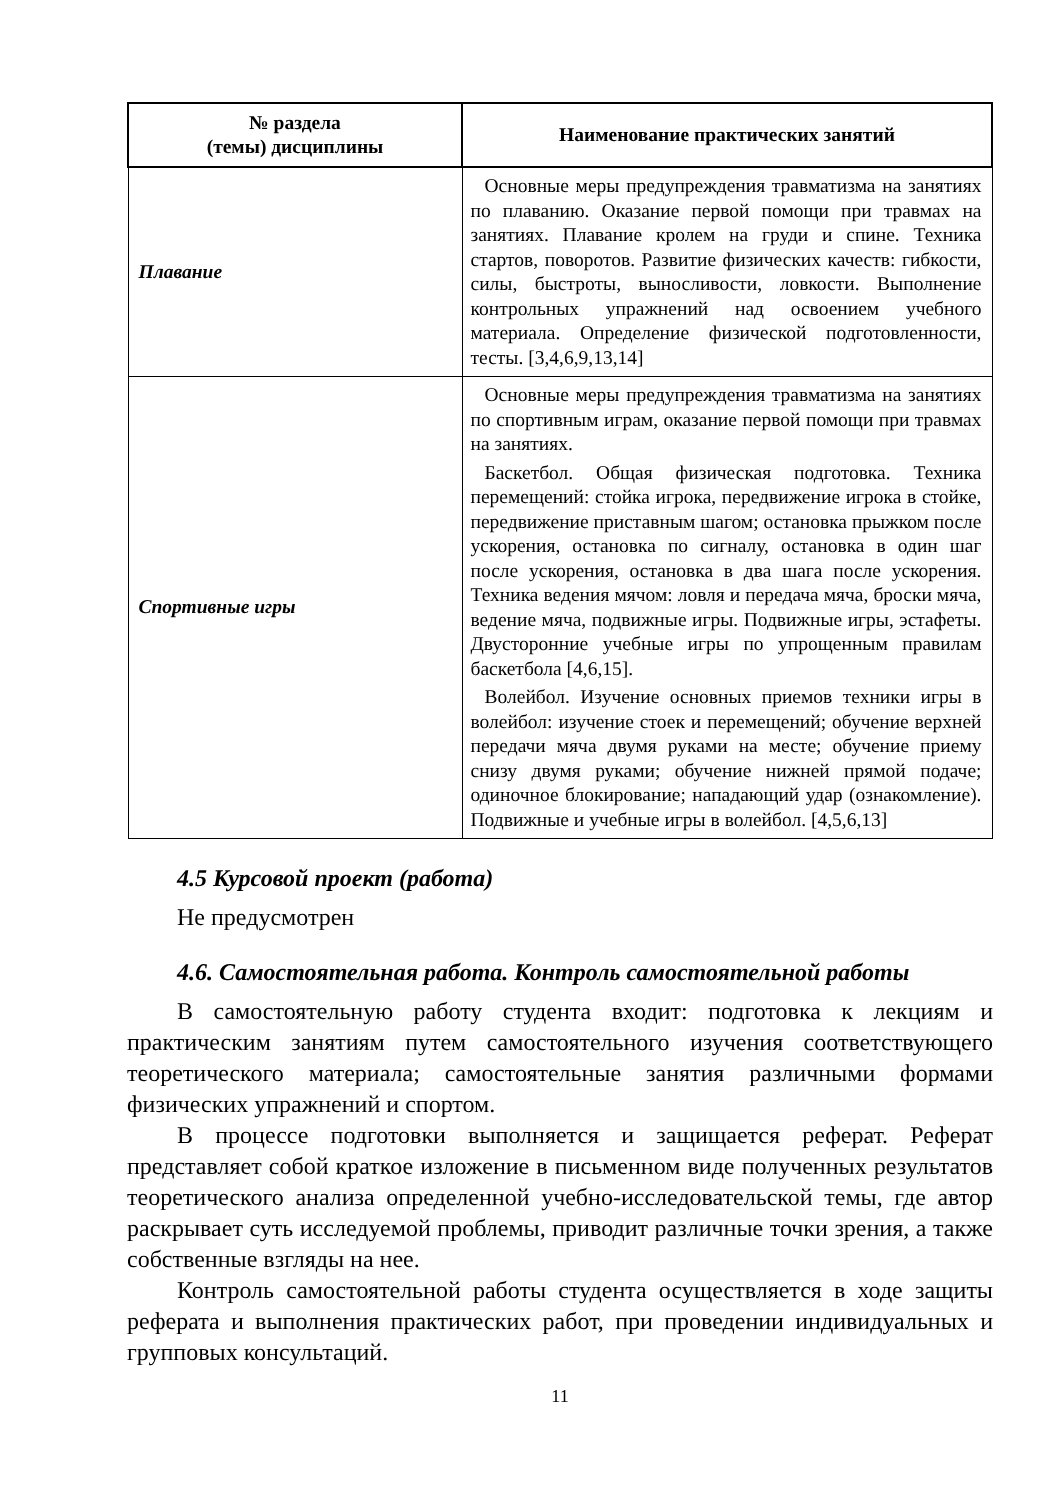| № раздела (темы) дисциплины | Наименование практических занятий |
| --- | --- |
| Плавание | Основные меры предупреждения травматизма на занятиях по плаванию. Оказание первой помощи при травмах на занятиях. Плавание кролем на груди и спине. Техника стартов, поворотов. Развитие физических качеств: гибкости, силы, быстроты, выносливости, ловкости. Выполнение контрольных упражнений над освоением учебного материала. Определение физической подготовленности, тесты. [3,4,6,9,13,14] |
| Спортивные игры | Основные меры предупреждения травматизма на занятиях по спортивным играм, оказание первой помощи при травмах на занятиях. Баскетбол. Общая физическая подготовка. Техника перемещений: стойка игрока, передвижение игрока в стойке, передвижение приставным шагом; остановка прыжком после ускорения, остановка по сигналу, остановка в один шаг после ускорения, остановка в два шага после ускорения. Техника ведения мячом: ловля и передача мяча, броски мяча, ведение мяча, подвижные игры. Подвижные игры, эстафеты. Двусторонние учебные игры по упрощенным правилам баскетбола [4,6,15]. Волейбол. Изучение основных приемов техники игры в волейбол: изучение стоек и перемещений; обучение верхней передачи мяча двумя руками на месте; обучение приему снизу двумя руками; обучение нижней прямой подаче; одиночное блокирование; нападающий удар (ознакомление). Подвижные и учебные игры в волейбол. [4,5,6,13] |
4.5 Курсовой проект (работа)
Не предусмотрен
4.6. Самостоятельная работа. Контроль самостоятельной работы
В самостоятельную работу студента входит: подготовка к лекциям и практическим занятиям путем самостоятельного изучения соответствующего теоретического материала; самостоятельные занятия различными формами физических упражнений и спортом.
В процессе подготовки выполняется и защищается реферат. Реферат представляет собой краткое изложение в письменном виде полученных результатов теоретического анализа определенной учебно-исследовательской темы, где автор раскрывает суть исследуемой проблемы, приводит различные точки зрения, а также собственные взгляды на нее.
Контроль самостоятельной работы студента осуществляется в ходе защиты реферата и выполнения практических работ, при проведении индивидуальных и групповых консультаций.
11